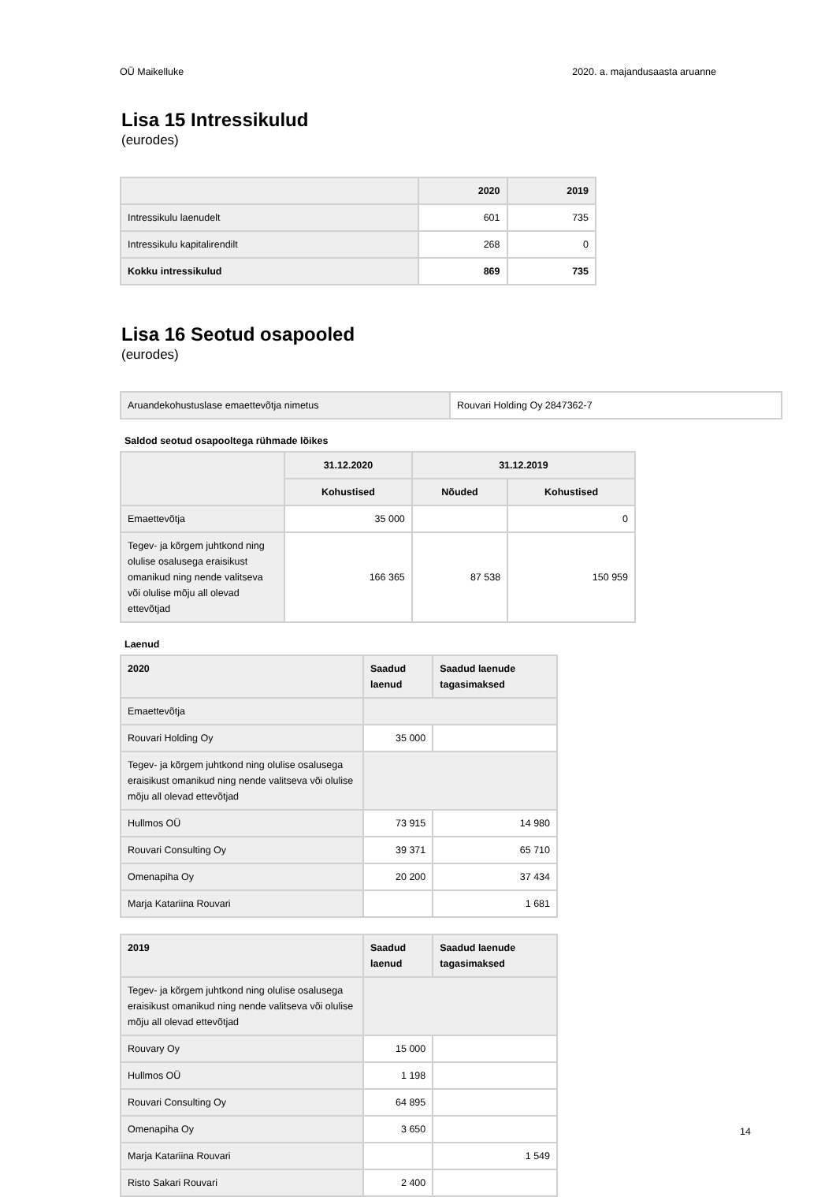OÜ Maikelluke 2020. a. majandusaasta aruanne
Lisa 15 Intressikulud
(eurodes)
| | 2020 | 2019 |
| --- | --- | --- |
| Intressikulu laenudelt | 601 | 735 |
| Intressikulu kapitalirendilt | 268 | 0 |
| Kokku intressikulud | 869 | 735 |
Lisa 16 Seotud osapooled
(eurodes)
| Aruandekohustuslase emaettevõtja nimetus | Rouvari Holding Oy 2847362-7 |
Saldod seotud osapooltega rühmade lõikes
| | 31.12.2020 | 31.12.2019 | |
| --- | --- | --- | --- |
| | Kohustised | Nõuded | Kohustised |
| Emaettevõtja | 35 000 | | 0 |
| Tegev- ja kõrgem juhtkond ning olulise osalusega eraisikust omanikud ning nende valitseva või olulise mõju all olevad ettevõtjad | 166 365 | 87 538 | 150 959 |
Laenud
| 2020 | Saadud laenud | Saadud laenude tagasimaksed |
| --- | --- | --- |
| Emaettevõtja | | |
| Rouvari Holding Oy | 35 000 | |
| Tegev- ja kõrgem juhtkond ning olulise osalusega eraisikust omanikud ning nende valitseva või olulise mõju all olevad ettevõtjad | | |
| Hullmos OÜ | 73 915 | 14 980 |
| Rouvari Consulting Oy | 39 371 | 65 710 |
| Omenapiha Oy | 20 200 | 37 434 |
| Marja Katariina Rouvari | | 1 681 |
| 2019 | Saadud laenud | Saadud laenude tagasimaksed |
| --- | --- | --- |
| Tegev- ja kõrgem juhtkond ning olulise osalusega eraisikust omanikud ning nende valitseva või olulise mõju all olevad ettevõtjad | | |
| Rouvary Oy | 15 000 | |
| Hullmos OÜ | 1 198 | |
| Rouvari Consulting Oy | 64 895 | |
| Omenapiha Oy | 3 650 | |
| Marja Katariina Rouvari | | 1 549 |
| Risto Sakari Rouvari | 2 400 | |
14